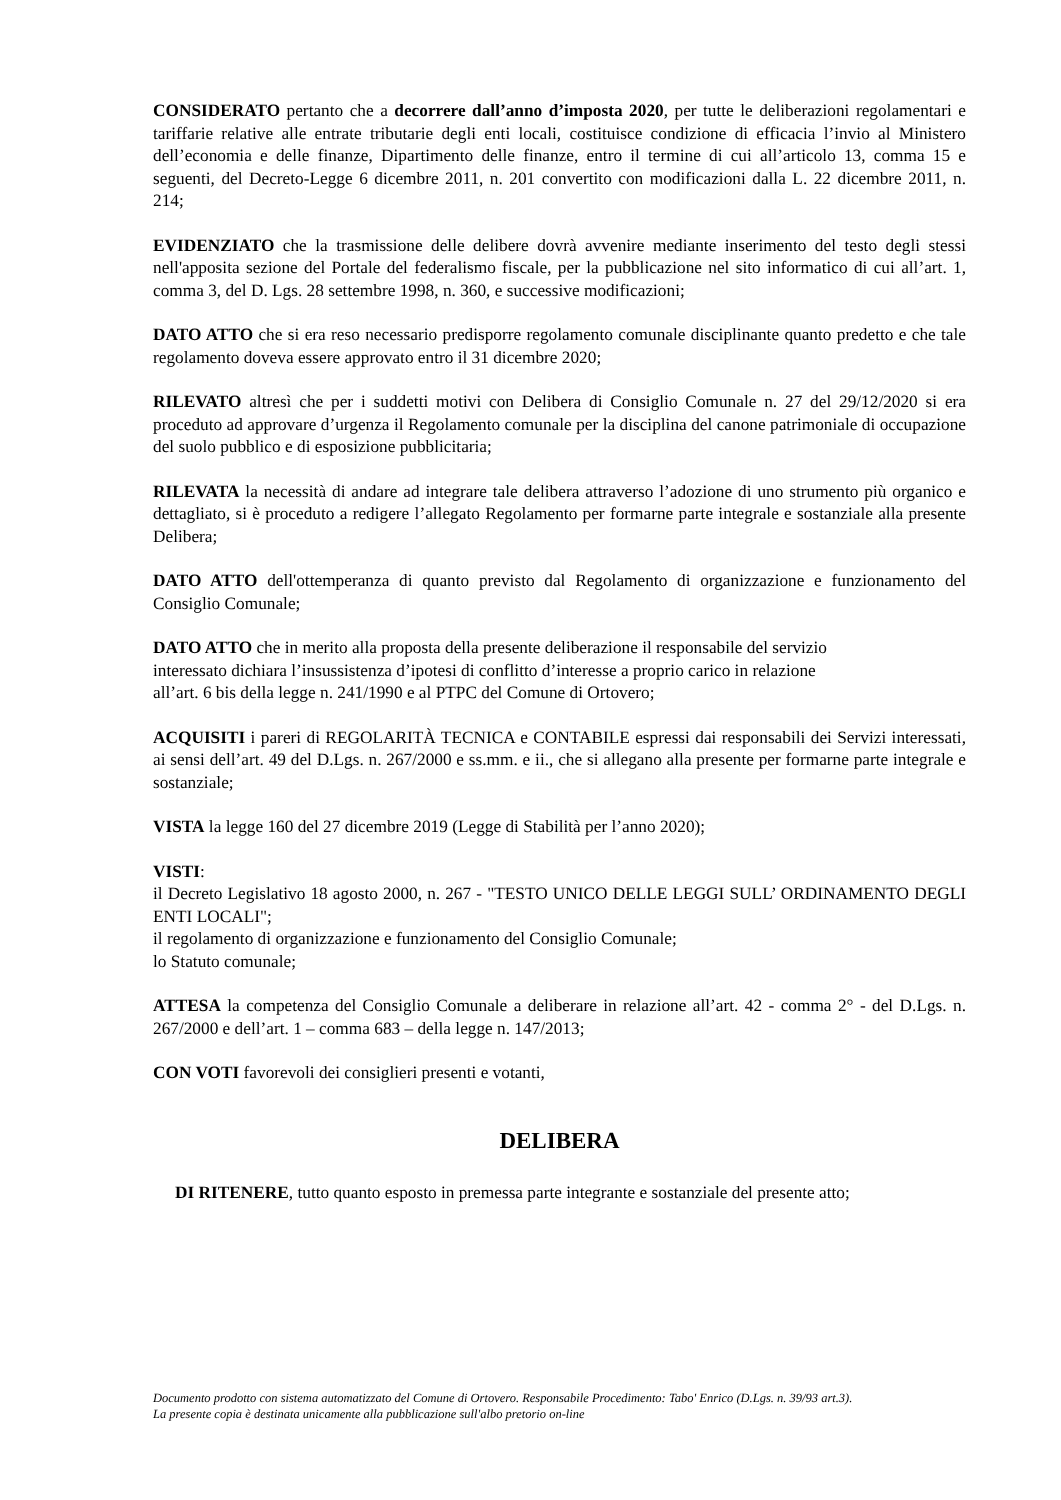CONSIDERATO pertanto che a decorrere dall’anno d’imposta 2020, per tutte le deliberazioni regolamentari e tariffarie relative alle entrate tributarie degli enti locali, costituisce condizione di efficacia l’invio al Ministero dell’economia e delle finanze, Dipartimento delle finanze, entro il termine di cui all’articolo 13, comma 15 e seguenti, del Decreto-Legge 6 dicembre 2011, n. 201 convertito con modificazioni dalla L. 22 dicembre 2011, n. 214;
EVIDENZIATO che la trasmissione delle delibere dovrà avvenire mediante inserimento del testo degli stessi nell'apposita sezione del Portale del federalismo fiscale, per la pubblicazione nel sito informatico di cui all’art. 1, comma 3, del D. Lgs. 28 settembre 1998, n. 360, e successive modificazioni;
DATO ATTO che si era reso necessario predisporre regolamento comunale disciplinante quanto predetto e che tale regolamento doveva essere approvato entro il 31 dicembre 2020;
RILEVATO altresì che per i suddetti motivi con Delibera di Consiglio Comunale n. 27 del 29/12/2020 si era proceduto ad approvare d’urgenza il Regolamento comunale per la disciplina del canone patrimoniale di occupazione del suolo pubblico e di esposizione pubblicitaria;
RILEVATA la necessità di andare ad integrare tale delibera attraverso l’adozione di uno strumento più organico e dettagliato, si è proceduto a redigere l’allegato Regolamento per formarne parte integrale e sostanziale alla presente Delibera;
DATO ATTO dell'ottemperanza di quanto previsto dal Regolamento di organizzazione e funzionamento del Consiglio Comunale;
DATO ATTO che in merito alla proposta della presente deliberazione il responsabile del servizio
interessato dichiara l’insussistenza d’ipotesi di conflitto d’interesse a proprio carico in relazione
all’art. 6 bis della legge n. 241/1990 e al PTPC del Comune di Ortovero;
ACQUISITI i pareri di REGOLARITÀ TECNICA e CONTABILE espressi dai responsabili dei Servizi interessati, ai sensi dell’art. 49 del D.Lgs. n. 267/2000 e ss.mm. e ii., che si allegano alla presente per formarne parte integrale e sostanziale;
VISTA la legge 160 del 27 dicembre 2019 (Legge di Stabilità per l’anno 2020);
VISTI:
il Decreto Legislativo 18 agosto 2000, n. 267 - "TESTO UNICO DELLE LEGGI SULL’ ORDINAMENTO DEGLI ENTI LOCALI";
il regolamento di organizzazione e funzionamento del Consiglio Comunale;
lo Statuto comunale;
ATTESA la competenza del Consiglio Comunale a deliberare in relazione all’art. 42 - comma 2° - del D.Lgs. n. 267/2000 e dell’art. 1 – comma 683 – della legge n. 147/2013;
CON VOTI favorevoli dei consiglieri presenti e votanti,
DELIBERA
DI RITENERE, tutto quanto esposto in premessa parte integrante e sostanziale del presente atto;
Documento prodotto con sistema automatizzato del Comune di Ortovero. Responsabile Procedimento: Tabo' Enrico (D.Lgs. n. 39/93 art.3).
La presente copia è destinata unicamente alla pubblicazione sull'albo pretorio on-line